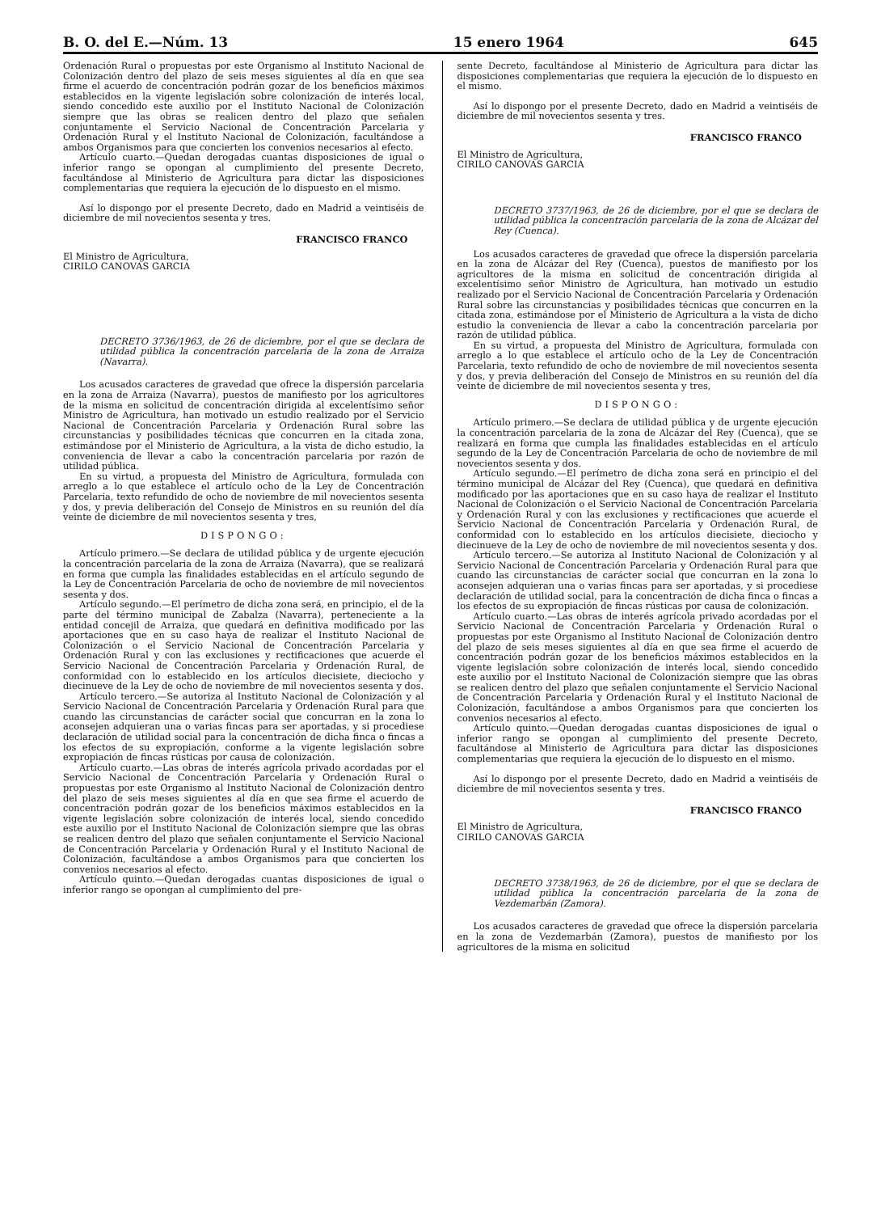B. O. del E.—Núm. 13 15 enero 1964 645
Ordenación Rural o propuestas por este Organismo al Instituto Nacional de Colonización dentro del plazo de seis meses siguientes al día en que sea firme el acuerdo de concentración podrán gozar de los beneficios máximos establecidos en la vigente legislación sobre colonización de interés local, siendo concedido este auxilio por el Instituto Nacional de Colonización siempre que las obras se realicen dentro del plazo que señalen conjuntamente el Servicio Nacional de Concentración Parcelaria y Ordenación Rural y el Instituto Nacional de Colonización, facultándose a ambos Organismos para que concierten los convenios necesarios al efecto.
Artículo cuarto.—Quedan derogadas cuantas disposiciones de igual o inferior rango se opongan al cumplimiento del presente Decreto, facultándose al Ministerio de Agricultura para dictar las disposiciones complementarias que requiera la ejecución de lo dispuesto en el mismo.
Así lo dispongo por el presente Decreto, dado en Madrid a veintiséis de diciembre de mil novecientos sesenta y tres.
FRANCISCO FRANCO
El Ministro de Agricultura,
CIRILO CANOVAS GARCIA
DECRETO 3736/1963, de 26 de diciembre, por el que se declara de utilidad pública la concentración parcelaria de la zona de Arraiza (Navarra).
Los acusados caracteres de gravedad que ofrece la dispersión parcelaria en la zona de Arraiza (Navarra), puestos de manifiesto por los agricultores de la misma en solicitud de concentración dirigida al excelentísimo señor Ministro de Agricultura, han motivado un estudio realizado por el Servicio Nacional de Concentración Parcelaria y Ordenación Rural sobre las circunstancias y posibilidades técnicas que concurren en la citada zona, estimándose por el Ministerio de Agricultura, a la vista de dicho estudio, la conveniencia de llevar a cabo la concentración parcelaria por razón de utilidad pública.
En su virtud, a propuesta del Ministro de Agricultura, formulada con arreglo a lo que establece el artículo ocho de la Ley de Concentración Parcelaria, texto refundido de ocho de noviembre de mil novecientos sesenta y dos, y previa deliberación del Consejo de Ministros en su reunión del día veinte de diciembre de mil novecientos sesenta y tres,
DISPONGO:
Artículo primero.—Se declara de utilidad pública y de urgente ejecución la concentración parcelaria de la zona de Arraiza (Navarra), que se realizará en forma que cumpla las finalidades establecidas en el artículo segundo de la Ley de Concentración Parcelaria de ocho de noviembre de mil novecientos sesenta y dos.
Artículo segundo.—El perímetro de dicha zona será, en principio, el de la parte del término municipal de Zabalza (Navarra), perteneciente a la entidad concejil de Arraiza, que quedará en definitiva modificado por las aportaciones que en su caso haya de realizar el Instituto Nacional de Colonización o el Servicio Nacional de Concentración Parcelaria y Ordenación Rural y con las exclusiones y rectificaciones que acuerde el Servicio Nacional de Concentración Parcelaria y Ordenación Rural, de conformidad con lo establecido en los artículos diecisiete, dieciocho y diecinueve de la Ley de ocho de noviembre de mil novecientos sesenta y dos.
Artículo tercero.—Se autoriza al Instituto Nacional de Colonización y al Servicio Nacional de Concentración Parcelaria y Ordenación Rural para que cuando las circunstancias de carácter social que concurran en la zona lo aconsejen adquieran una o varias fincas para ser aportadas, y si procediese declaración de utilidad social para la concentración de dicha finca o fincas a los efectos de su expropiación, conforme a la vigente legislación sobre expropiación de fincas rústicas por causa de colonización.
Artículo cuarto.—Las obras de interés agrícola privado acordadas por el Servicio Nacional de Concentración Parcelaria y Ordenación Rural o propuestas por este Organismo al Instituto Nacional de Colonización dentro del plazo de seis meses siguientes al día en que sea firme el acuerdo de concentración podrán gozar de los beneficios máximos establecidos en la vigente legislación sobre colonización de interés local, siendo concedido este auxilio por el Instituto Nacional de Colonización siempre que las obras se realicen dentro del plazo que señalen conjuntamente el Servicio Nacional de Concentración Parcelaria y Ordenación Rural y el Instituto Nacional de Colonización, facultándose a ambos Organismos para que concierten los convenios necesarios al efecto.
Artículo quinto.—Quedan derogadas cuantas disposiciones de igual o inferior rango se opongan al cumplimiento del pre-
sente Decreto, facultándose al Ministerio de Agricultura para dictar las disposiciones complementarias que requiera la ejecución de lo dispuesto en el mismo.
Así lo dispongo por el presente Decreto, dado en Madrid a veintiséis de diciembre de mil novecientos sesenta y tres.
FRANCISCO FRANCO
El Ministro de Agricultura,
CIRILO CANOVAS GARCIA
DECRETO 3737/1963, de 26 de diciembre, por el que se declara de utilidad pública la concentración parcelaria de la zona de Alcázar del Rey (Cuenca).
Los acusados caracteres de gravedad que ofrece la dispersión parcelaria en la zona de Alcázar del Rey (Cuenca), puestos de manifiesto por los agricultores de la misma en solicitud de concentración dirigida al excelentísimo señor Ministro de Agricultura, han motivado un estudio realizado por el Servicio Nacional de Concentración Parcelaria y Ordenación Rural sobre las circunstancias y posibilidades técnicas que concurren en la citada zona, estimándose por el Ministerio de Agricultura a la vista de dicho estudio la conveniencia de llevar a cabo la concentración parcelaria por razón de utilidad pública.
En su virtud, a propuesta del Ministro de Agricultura, formulada con arreglo a lo que establece el artículo ocho de la Ley de Concentración Parcelaria, texto refundido de ocho de noviembre de mil novecientos sesenta y dos, y previa deliberación del Consejo de Ministros en su reunión del día veinte de diciembre de mil novecientos sesenta y tres,
DISPONGO:
Artículo primero.—Se declara de utilidad pública y de urgente ejecución la concentración parcelaria de la zona de Alcázar del Rey (Cuenca), que se realizará en forma que cumpla las finalidades establecidas en el artículo segundo de la Ley de Concentración Parcelaria de ocho de noviembre de mil novecientos sesenta y dos.
Artículo segundo.—El perímetro de dicha zona será en principio el del término municipal de Alcázar del Rey (Cuenca), que quedará en definitiva modificado por las aportaciones que en su caso haya de realizar el Instituto Nacional de Colonización o el Servicio Nacional de Concentración Parcelaria y Ordenación Rural y con las exclusiones y rectificaciones que acuerde el Servicio Nacional de Concentración Parcelaria y Ordenación Rural, de conformidad con lo establecido en los artículos diecisiete, dieciocho y diecinueve de la Ley de ocho de noviembre de mil novecientos sesenta y dos.
Artículo tercero.—Se autoriza al Instituto Nacional de Colonización y al Servicio Nacional de Concentración Parcelaria y Ordenación Rural para que cuando las circunstancias de carácter social que concurran en la zona lo aconsejen adquieran una o varias fincas para ser aportadas, y si procediese declaración de utilidad social, para la concentración de dicha finca o fincas a los efectos de su expropiación de fincas rústicas por causa de colonización.
Artículo cuarto.—Las obras de interés agrícola privado acordadas por el Servicio Nacional de Concentración Parcelaria y Ordenación Rural o propuestas por este Organismo al Instituto Nacional de Colonización dentro del plazo de seis meses siguientes al día en que sea firme el acuerdo de concentración podrán gozar de los beneficios máximos establecidos en la vigente legislación sobre colonización de interés local, siendo concedido este auxilio por el Instituto Nacional de Colonización siempre que las obras se realicen dentro del plazo que señalen conjuntamente el Servicio Nacional de Concentración Parcelaria y Ordenación Rural y el Instituto Nacional de Colonización, facultándose a ambos Organismos para que concierten los convenios necesarios al efecto.
Artículo quinto.—Quedan derogadas cuantas disposiciones de igual o inferior rango se opongan al cumplimiento del presente Decreto, facultándose al Ministerio de Agricultura para dictar las disposiciones complementarias que requiera la ejecución de lo dispuesto en el mismo.
Así lo dispongo por el presente Decreto, dado en Madrid a veintiséis de diciembre de mil novecientos sesenta y tres.
FRANCISCO FRANCO
El Ministro de Agricultura,
CIRILO CANOVAS GARCIA
DECRETO 3738/1963, de 26 de diciembre, por el que se declara de utilidad pública la concentración parcelaria de la zona de Vezdemarbán (Zamora).
Los acusados caracteres de gravedad que ofrece la dispersión parcelaria en la zona de Vezdemarbán (Zamora), puestos de manifiesto por los agricultores de la misma en solicitud